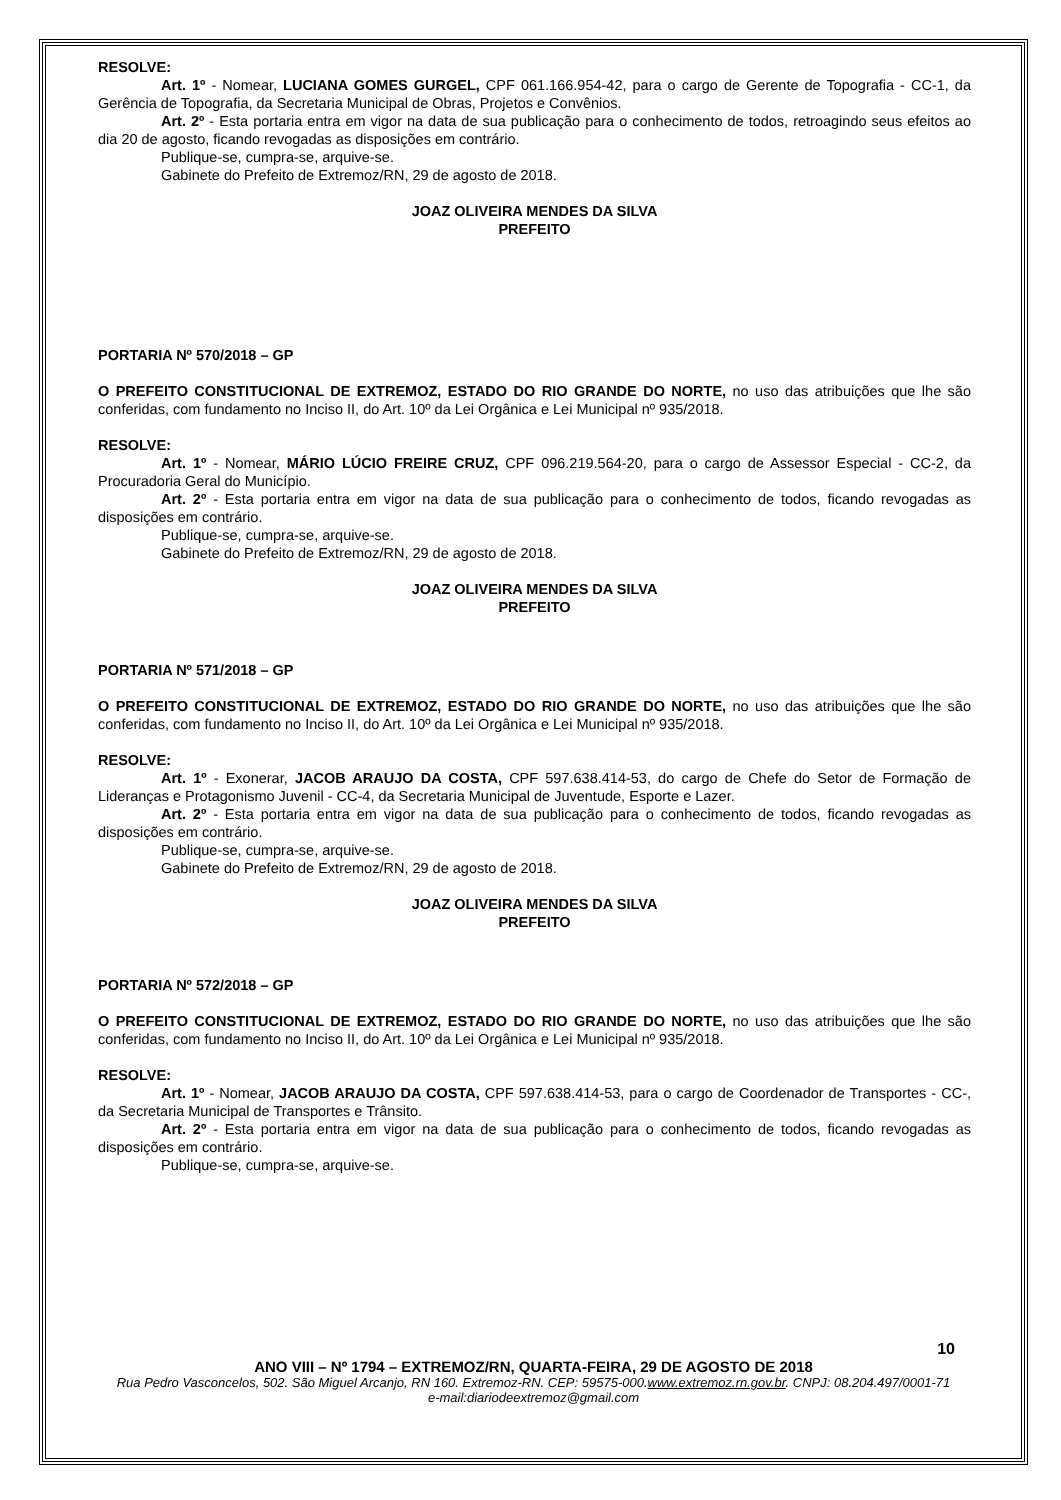RESOLVE:
Art. 1º - Nomear, LUCIANA GOMES GURGEL, CPF 061.166.954-42, para o cargo de Gerente de Topografia - CC-1, da Gerência de Topografia, da Secretaria Municipal de Obras, Projetos e Convênios.
Art. 2º - Esta portaria entra em vigor na data de sua publicação para o conhecimento de todos, retroagindo seus efeitos ao dia 20 de agosto, ficando revogadas as disposições em contrário.
Publique-se, cumpra-se, arquive-se.
Gabinete do Prefeito de Extremoz/RN, 29 de agosto de 2018.
JOAZ OLIVEIRA MENDES DA SILVA
PREFEITO
PORTARIA Nº 570/2018 – GP
O PREFEITO CONSTITUCIONAL DE EXTREMOZ, ESTADO DO RIO GRANDE DO NORTE, no uso das atribuições que lhe são conferidas, com fundamento no Inciso II, do Art. 10º da Lei Orgânica e Lei Municipal nº 935/2018.
RESOLVE:
Art. 1º - Nomear, MÁRIO LÚCIO FREIRE CRUZ, CPF 096.219.564-20, para o cargo de Assessor Especial - CC-2, da Procuradoria Geral do Município.
Art. 2º - Esta portaria entra em vigor na data de sua publicação para o conhecimento de todos, ficando revogadas as disposições em contrário.
Publique-se, cumpra-se, arquive-se.
Gabinete do Prefeito de Extremoz/RN, 29 de agosto de 2018.
JOAZ OLIVEIRA MENDES DA SILVA
PREFEITO
PORTARIA Nº 571/2018 – GP
O PREFEITO CONSTITUCIONAL DE EXTREMOZ, ESTADO DO RIO GRANDE DO NORTE, no uso das atribuições que lhe são conferidas, com fundamento no Inciso II, do Art. 10º da Lei Orgânica e Lei Municipal nº 935/2018.
RESOLVE:
Art. 1º - Exonerar, JACOB ARAUJO DA COSTA, CPF 597.638.414-53, do cargo de Chefe do Setor de Formação de Lideranças e Protagonismo Juvenil - CC-4, da Secretaria Municipal de Juventude, Esporte e Lazer.
Art. 2º - Esta portaria entra em vigor na data de sua publicação para o conhecimento de todos, ficando revogadas as disposições em contrário.
Publique-se, cumpra-se, arquive-se.
Gabinete do Prefeito de Extremoz/RN, 29 de agosto de 2018.
JOAZ OLIVEIRA MENDES DA SILVA
PREFEITO
PORTARIA Nº 572/2018 – GP
O PREFEITO CONSTITUCIONAL DE EXTREMOZ, ESTADO DO RIO GRANDE DO NORTE, no uso das atribuições que lhe são conferidas, com fundamento no Inciso II, do Art. 10º da Lei Orgânica e Lei Municipal nº 935/2018.
RESOLVE:
Art. 1º - Nomear, JACOB ARAUJO DA COSTA, CPF 597.638.414-53, para o cargo de Coordenador de Transportes - CC-, da Secretaria Municipal de Transportes e Trânsito.
Art. 2º - Esta portaria entra em vigor na data de sua publicação para o conhecimento de todos, ficando revogadas as disposições em contrário.
Publique-se, cumpra-se, arquive-se.
10
ANO VIII – Nº 1794 – EXTREMOZ/RN, QUARTA-FEIRA, 29 DE AGOSTO DE 2018
Rua Pedro Vasconcelos, 502. São Miguel Arcanjo, RN 160. Extremoz-RN. CEP: 59575-000.www.extremoz.rn.gov.br. CNPJ: 08.204.497/0001-71
e-mail:diariodeextremoz@gmail.com